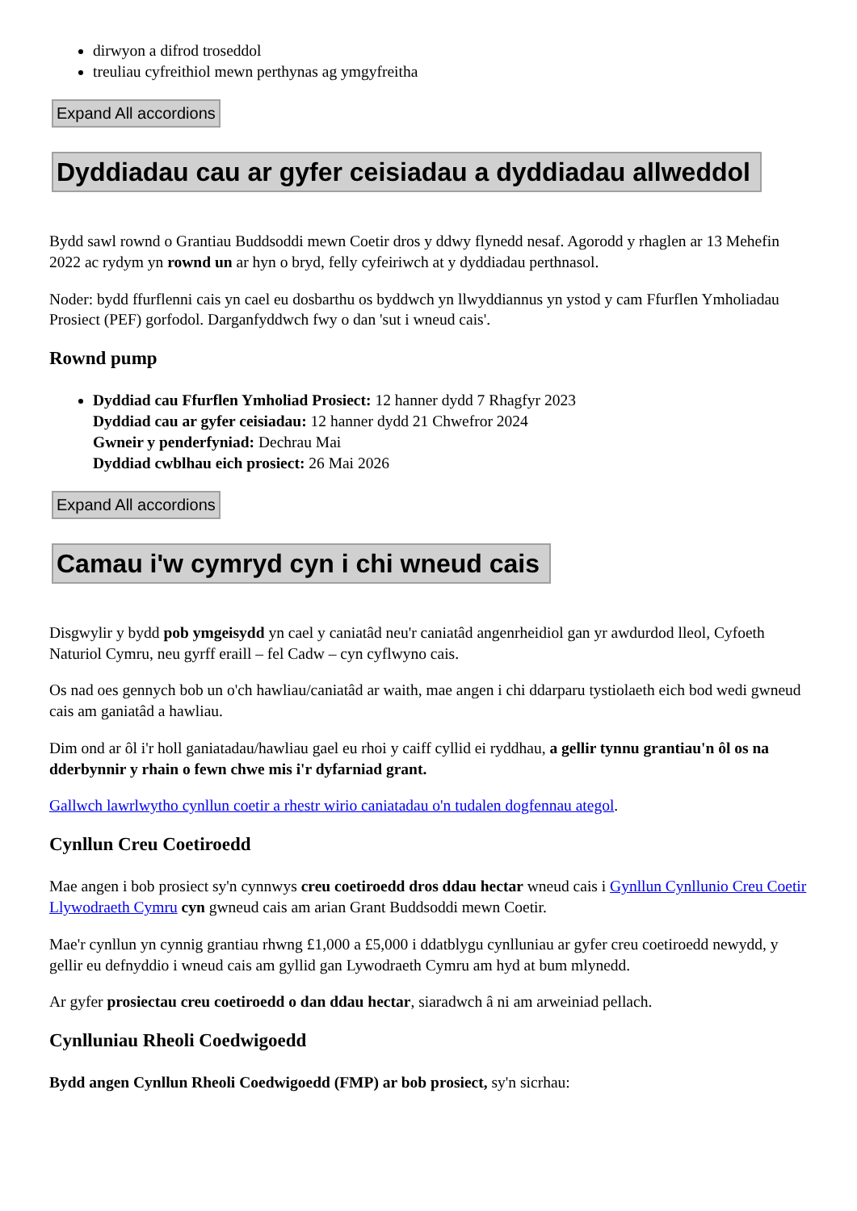dirwyon a difrod troseddol
treuliau cyfreithiol mewn perthynas ag ymgyfreitha
Expand All accordions
Dyddiadau cau ar gyfer ceisiadau a dyddiadau allweddol
Bydd sawl rownd o Grantiau Buddsoddi mewn Coetir dros y ddwy flynedd nesaf. Agorodd y rhaglen ar 13 Mehefin 2022 ac rydym yn rownd un ar hyn o bryd, felly cyfeiriwch at y dyddiadau perthnasol.
Noder: bydd ffurflenni cais yn cael eu dosbarthu os byddwch yn llwyddiannus yn ystod y cam Ffurflen Ymholiadau Prosiect (PEF) gorfodol. Darganfyddwch fwy o dan 'sut i wneud cais'.
Rownd pump
Dyddiad cau Ffurflen Ymholiad Prosiect: 12 hanner dydd 7 Rhagfyr 2023
Dyddiad cau ar gyfer ceisiadau: 12 hanner dydd 21 Chwefror 2024
Gwneir y penderfyniad: Dechrau Mai
Dyddiad cwblhau eich prosiect: 26 Mai 2026
Expand All accordions
Camau i'w cymryd cyn i chi wneud cais
Disgwylir y bydd pob ymgeisydd yn cael y caniatâd neu'r caniatâd angenrheidiol gan yr awdurdod lleol, Cyfoeth Naturiol Cymru, neu gyrff eraill – fel Cadw – cyn cyflwyno cais.
Os nad oes gennych bob un o'ch hawliau/caniatâd ar waith, mae angen i chi ddarparu tystiolaeth eich bod wedi gwneud cais am ganiatâd a hawliau.
Dim ond ar ôl i'r holl ganiatadau/hawliau gael eu rhoi y caiff cyllid ei ryddhau, a gellir tynnu grantiau'n ôl os na dderbynnir y rhain o fewn chwe mis i'r dyfarniad grant.
Gallwch lawrlwytho cynllun coetir a rhestr wirio caniatadau o'n tudalen dogfennau ategol.
Cynllun Creu Coetiroedd
Mae angen i bob prosiect sy'n cynnwys creu coetiroedd dros ddau hectar wneud cais i Gynllun Cynllunio Creu Coetir Llywodraeth Cymru cyn gwneud cais am arian Grant Buddsoddi mewn Coetir.
Mae'r cynllun yn cynnig grantiau rhwng £1,000 a £5,000 i ddatblygu cynlluniau ar gyfer creu coetiroedd newydd, y gellir eu defnyddio i wneud cais am gyllid gan Lywodraeth Cymru am hyd at bum mlynedd.
Ar gyfer prosiectau creu coetiroedd o dan ddau hectar, siaradwch â ni am arweiniad pellach.
Cynlluniau Rheoli Coedwigoedd
Bydd angen Cynllun Rheoli Coedwigoedd (FMP) ar bob prosiect, sy'n sicrhau: